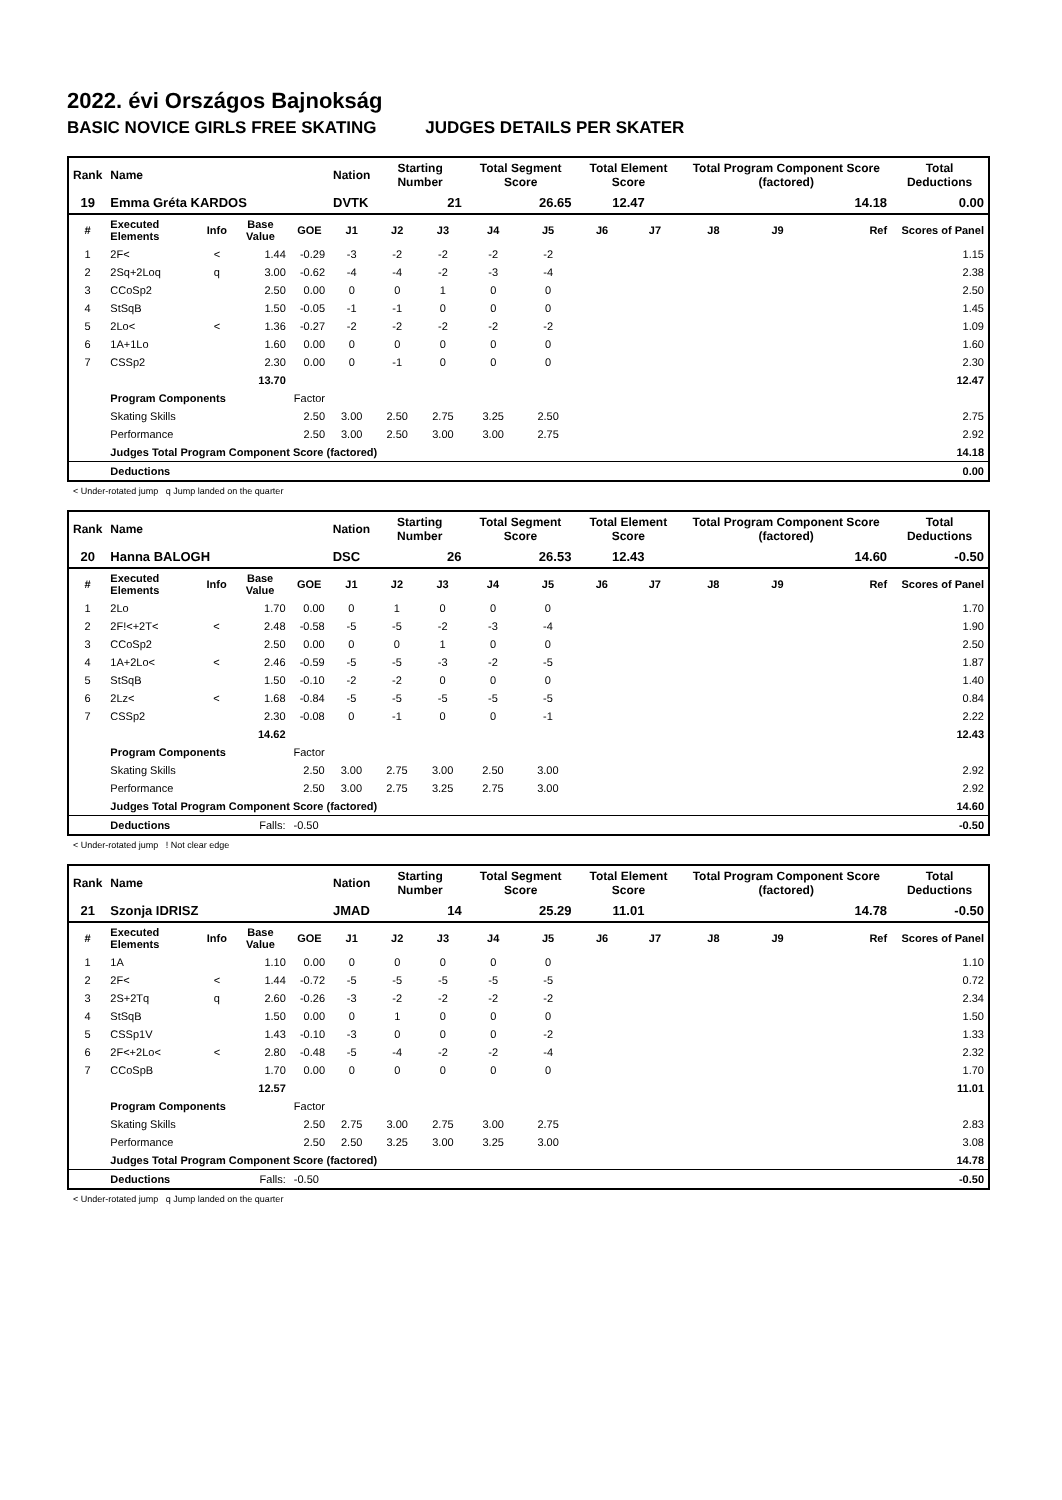2022. évi Országos Bajnokság
BASIC NOVICE GIRLS FREE SKATING JUDGES DETAILS PER SKATER
| Rank | Name | | | | Nation | Starting Number | | Total Segment Score | | Total Element Score | | Total Program Component Score (factored) | | | Total Deductions |
| --- | --- | --- | --- | --- | --- | --- | --- | --- | --- | --- | --- | --- | --- | --- | --- |
| 19 | Emma Gréta KARDOS | | | | DVTK | 21 | | 26.65 | | 12.47 | | 14.18 | | | 0.00 |
| # | Executed Elements | Info | Base Value | GOE | J1 | J2 | J3 | J4 | J5 | J6 | J7 | J8 | J9 | Ref | Scores of Panel |
| 1 | 2F< | < | 1.44 | -0.29 | -3 | -2 | -2 | -2 | -2 | | | | | | 1.15 |
| 2 | 2Sq+2Loq | q | 3.00 | -0.62 | -4 | -4 | -2 | -3 | -4 | | | | | | 2.38 |
| 3 | CCoSp2 | | 2.50 | 0.00 | 0 | 0 | 1 | 0 | 0 | | | | | | 2.50 |
| 4 | StSqB | | 1.50 | -0.05 | -1 | -1 | 0 | 0 | 0 | | | | | | 1.45 |
| 5 | 2Lo< | < | 1.36 | -0.27 | -2 | -2 | -2 | -2 | -2 | | | | | | 1.09 |
| 6 | 1A+1Lo | | 1.60 | 0.00 | 0 | 0 | 0 | 0 | 0 | | | | | | 1.60 |
| 7 | CSSp2 | | 2.30 | 0.00 | 0 | -1 | 0 | 0 | 0 | | | | | | 2.30 |
| | | | 13.70 | | | | | | | | | | | | 12.47 |
| | Program Components | | | Factor | | | | | | | | | | | |
| | Skating Skills | | | 2.50 | 3.00 | 2.50 | 2.75 | 3.25 | 2.50 | | | | | | 2.75 |
| | Performance | | | 2.50 | 3.00 | 2.50 | 3.00 | 3.00 | 2.75 | | | | | | 2.92 |
| | Judges Total Program Component Score (factored) | | | | | | | | | | | | | | 14.18 |
| | Deductions | | | | | | | | | | | | | | 0.00 |
< Under-rotated jump q Jump landed on the quarter
| Rank | Name | | | | Nation | Starting Number | | Total Segment Score | | Total Element Score | | Total Program Component Score (factored) | | | Total Deductions |
| --- | --- | --- | --- | --- | --- | --- | --- | --- | --- | --- | --- | --- | --- | --- | --- |
| 20 | Hanna BALOGH | | | | DSC | 26 | | 26.53 | | 12.43 | | 14.60 | | | -0.50 |
| # | Executed Elements | Info | Base Value | GOE | J1 | J2 | J3 | J4 | J5 | J6 | J7 | J8 | J9 | Ref | Scores of Panel |
| 1 | 2Lo | | 1.70 | 0.00 | 0 | 1 | 0 | 0 | 0 | | | | | | 1.70 |
| 2 | 2F!<+2T< | < | 2.48 | -0.58 | -5 | -5 | -2 | -3 | -4 | | | | | | 1.90 |
| 3 | CCoSp2 | | 2.50 | 0.00 | 0 | 0 | 1 | 0 | 0 | | | | | | 2.50 |
| 4 | 1A+2Lo< | < | 2.46 | -0.59 | -5 | -5 | -3 | -2 | -5 | | | | | | 1.87 |
| 5 | StSqB | | 1.50 | -0.10 | -2 | -2 | 0 | 0 | 0 | | | | | | 1.40 |
| 6 | 2Lz< | < | 1.68 | -0.84 | -5 | -5 | -5 | -5 | -5 | | | | | | 0.84 |
| 7 | CSSp2 | | 2.30 | -0.08 | 0 | -1 | 0 | 0 | -1 | | | | | | 2.22 |
| | | | 14.62 | | | | | | | | | | | | 12.43 |
| | Program Components | | | Factor | | | | | | | | | | | |
| | Skating Skills | | | 2.50 | 3.00 | 2.75 | 3.00 | 2.50 | 3.00 | | | | | | 2.92 |
| | Performance | | | 2.50 | 3.00 | 2.75 | 3.25 | 2.75 | 3.00 | | | | | | 2.92 |
| | Judges Total Program Component Score (factored) | | | | | | | | | | | | | | 14.60 |
| | Deductions | | Falls: | -0.50 | | | | | | | | | | | -0.50 |
< Under-rotated jump ! Not clear edge
| Rank | Name | | | | Nation | Starting Number | | Total Segment Score | | Total Element Score | | Total Program Component Score (factored) | | | Total Deductions |
| --- | --- | --- | --- | --- | --- | --- | --- | --- | --- | --- | --- | --- | --- | --- | --- |
| 21 | Szonja IDRISZ | | | | JMAD | 14 | | 25.29 | | 11.01 | | 14.78 | | | -0.50 |
| # | Executed Elements | Info | Base Value | GOE | J1 | J2 | J3 | J4 | J5 | J6 | J7 | J8 | J9 | Ref | Scores of Panel |
| 1 | 1A | | 1.10 | 0.00 | 0 | 0 | 0 | 0 | 0 | | | | | | 1.10 |
| 2 | 2F< | < | 1.44 | -0.72 | -5 | -5 | -5 | -5 | -5 | | | | | | 0.72 |
| 3 | 2S+2Tq | q | 2.60 | -0.26 | -3 | -2 | -2 | -2 | -2 | | | | | | 2.34 |
| 4 | StSqB | | 1.50 | 0.00 | 0 | 1 | 0 | 0 | 0 | | | | | | 1.50 |
| 5 | CSSp1V | | 1.43 | -0.10 | -3 | 0 | 0 | 0 | -2 | | | | | | 1.33 |
| 6 | 2F<+2Lo< | < | 2.80 | -0.48 | -5 | -4 | -2 | -2 | -4 | | | | | | 2.32 |
| 7 | CCoSpB | | 1.70 | 0.00 | 0 | 0 | 0 | 0 | 0 | | | | | | 1.70 |
| | | | 12.57 | | | | | | | | | | | | 11.01 |
| | Program Components | | | Factor | | | | | | | | | | | |
| | Skating Skills | | | 2.50 | 2.75 | 3.00 | 2.75 | 3.00 | 2.75 | | | | | | 2.83 |
| | Performance | | | 2.50 | 2.50 | 3.25 | 3.00 | 3.25 | 3.00 | | | | | | 3.08 |
| | Judges Total Program Component Score (factored) | | | | | | | | | | | | | | 14.78 |
| | Deductions | | Falls: | -0.50 | | | | | | | | | | | -0.50 |
< Under-rotated jump q Jump landed on the quarter